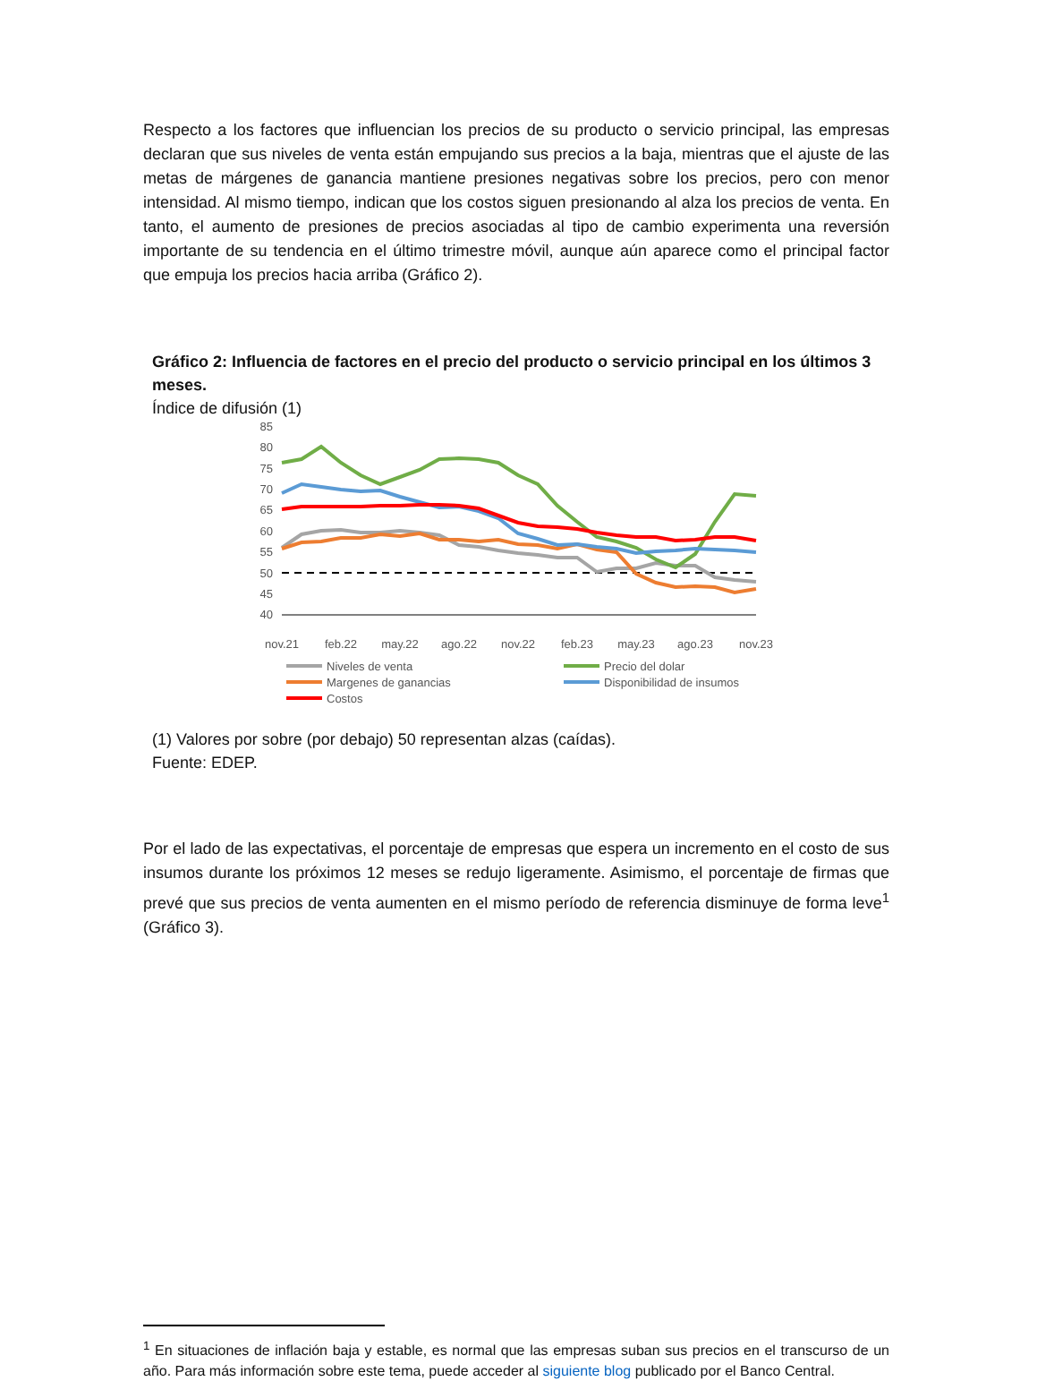Respecto a los factores que influencian los precios de su producto o servicio principal, las empresas declaran que sus niveles de venta están empujando sus precios a la baja, mientras que el ajuste de las metas de márgenes de ganancia mantiene presiones negativas sobre los precios, pero con menor intensidad. Al mismo tiempo, indican que los costos siguen presionando al alza los precios de venta. En tanto, el aumento de presiones de precios asociadas al tipo de cambio experimenta una reversión importante de su tendencia en el último trimestre móvil, aunque aún aparece como el principal factor que empuja los precios hacia arriba (Gráfico 2).
Gráfico 2: Influencia de factores en el precio del producto o servicio principal en los últimos 3 meses.
Índice de difusión (1)
85
80
75
70
65
60
55
50
45
40
nov.21
feb.22
may.22
ago.22
nov.22
feb.23
may.23
ago.23
nov.23
Niveles de venta
Precio del dolar
Margenes de ganancias
Disponibilidad de insumos
Costos
(1) Valores por sobre (por debajo) 50 representan alzas (caídas).
Fuente: EDEP.
Por el lado de las expectativas, el porcentaje de empresas que espera un incremento en el costo de sus insumos durante los próximos 12 meses se redujo ligeramente. Asimismo, el porcentaje de firmas que prevé que sus precios de venta aumenten en el mismo período de referencia disminuye de forma leve<sup>1</sup> (Gráfico 3).
<sup>1</sup> En situaciones de inflación baja y estable, es normal que las empresas suban sus precios en el transcurso de un año. Para más información sobre este tema, puede acceder al siguiente blog publicado por el Banco Central.